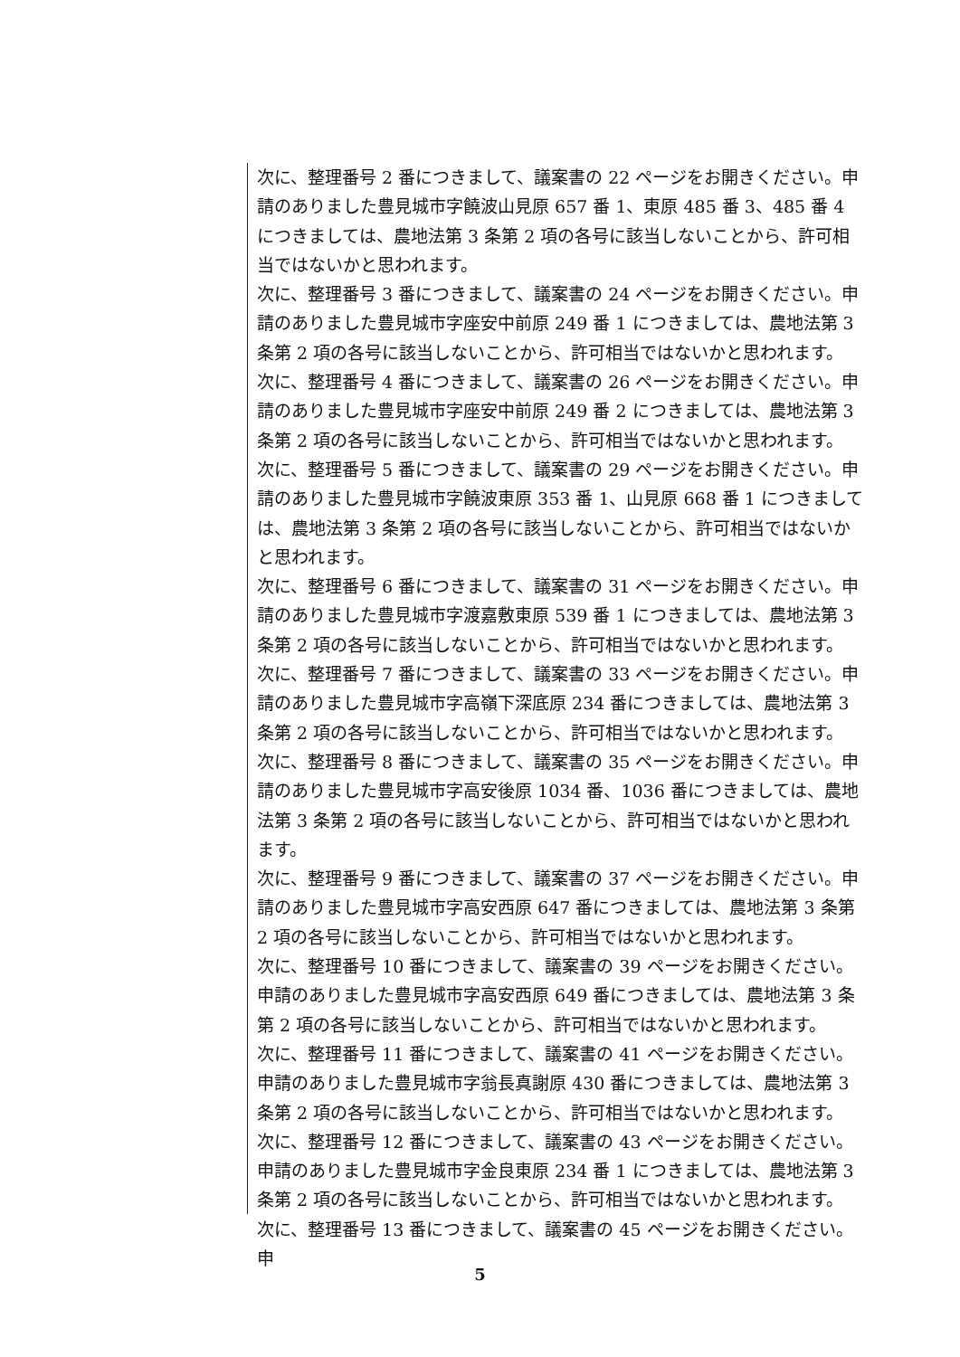次に、整理番号 2 番につきまして、議案書の 22 ページをお開きください。申請のありました豊見城市字饒波山見原 657 番 1、東原 485 番 3、485 番 4 につきましては、農地法第 3 条第 2 項の各号に該当しないことから、許可相当ではないかと思われます。
次に、整理番号 3 番につきまして、議案書の 24 ページをお開きください。申請のありました豊見城市字座安中前原 249 番 1 につきましては、農地法第 3 条第 2 項の各号に該当しないことから、許可相当ではないかと思われます。
次に、整理番号 4 番につきまして、議案書の 26 ページをお開きください。申請のありました豊見城市字座安中前原 249 番 2 につきましては、農地法第 3 条第 2 項の各号に該当しないことから、許可相当ではないかと思われます。
次に、整理番号 5 番につきまして、議案書の 29 ページをお開きください。申請のありました豊見城市字饒波東原 353 番 1、山見原 668 番 1 につきましては、農地法第 3 条第 2 項の各号に該当しないことから、許可相当ではないかと思われます。
次に、整理番号 6 番につきまして、議案書の 31 ページをお開きください。申請のありました豊見城市字渡嘉敷東原 539 番 1 につきましては、農地法第 3 条第 2 項の各号に該当しないことから、許可相当ではないかと思われます。
次に、整理番号 7 番につきまして、議案書の 33 ページをお開きください。申請のありました豊見城市字高嶺下深底原 234 番につきましては、農地法第 3 条第 2 項の各号に該当しないことから、許可相当ではないかと思われます。
次に、整理番号 8 番につきまして、議案書の 35 ページをお開きください。申請のありました豊見城市字高安後原 1034 番、1036 番につきましては、農地法第 3 条第 2 項の各号に該当しないことから、許可相当ではないかと思われます。
次に、整理番号 9 番につきまして、議案書の 37 ページをお開きください。申請のありました豊見城市字高安西原 647 番につきましては、農地法第 3 条第 2 項の各号に該当しないことから、許可相当ではないかと思われます。
次に、整理番号 10 番につきまして、議案書の 39 ページをお開きください。申請のありました豊見城市字高安西原 649 番につきましては、農地法第 3 条第 2 項の各号に該当しないことから、許可相当ではないかと思われます。
次に、整理番号 11 番につきまして、議案書の 41 ページをお開きください。申請のありました豊見城市字翁長真謝原 430 番につきましては、農地法第 3 条第 2 項の各号に該当しないことから、許可相当ではないかと思われます。
次に、整理番号 12 番につきまして、議案書の 43 ページをお開きください。申請のありました豊見城市字金良東原 234 番 1 につきましては、農地法第 3 条第 2 項の各号に該当しないことから、許可相当ではないかと思われます。
次に、整理番号 13 番につきまして、議案書の 45 ページをお開きください。申
5